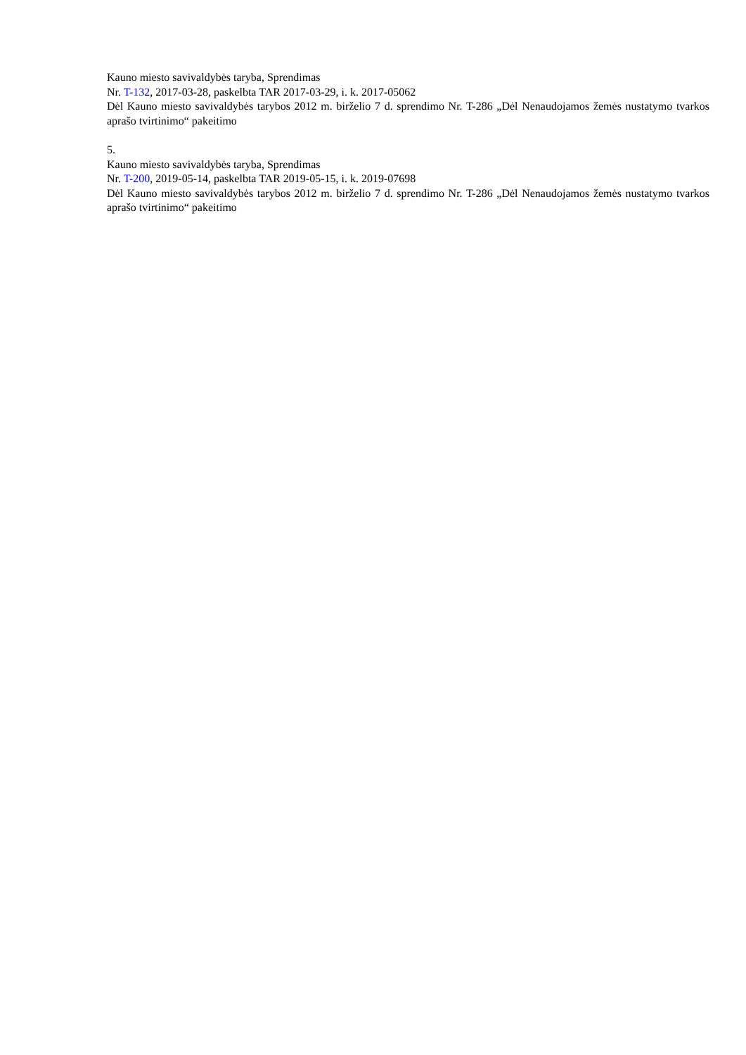Kauno miesto savivaldybės taryba, Sprendimas
Nr. T-132, 2017-03-28, paskelbta TAR 2017-03-29, i. k. 2017-05062
Dėl Kauno miesto savivaldybės tarybos 2012 m. birželio 7 d. sprendimo Nr. T-286 „Dėl Nenaudojamos žemės nustatymo tvarkos aprašo tvirtinimo“ pakeitimo
5.
Kauno miesto savivaldybės taryba, Sprendimas
Nr. T-200, 2019-05-14, paskelbta TAR 2019-05-15, i. k. 2019-07698
Dėl Kauno miesto savivaldybės tarybos 2012 m. birželio 7 d. sprendimo Nr. T-286 „Dėl Nenaudojamos žemės nustatymo tvarkos aprašo tvirtinimo“ pakeitimo